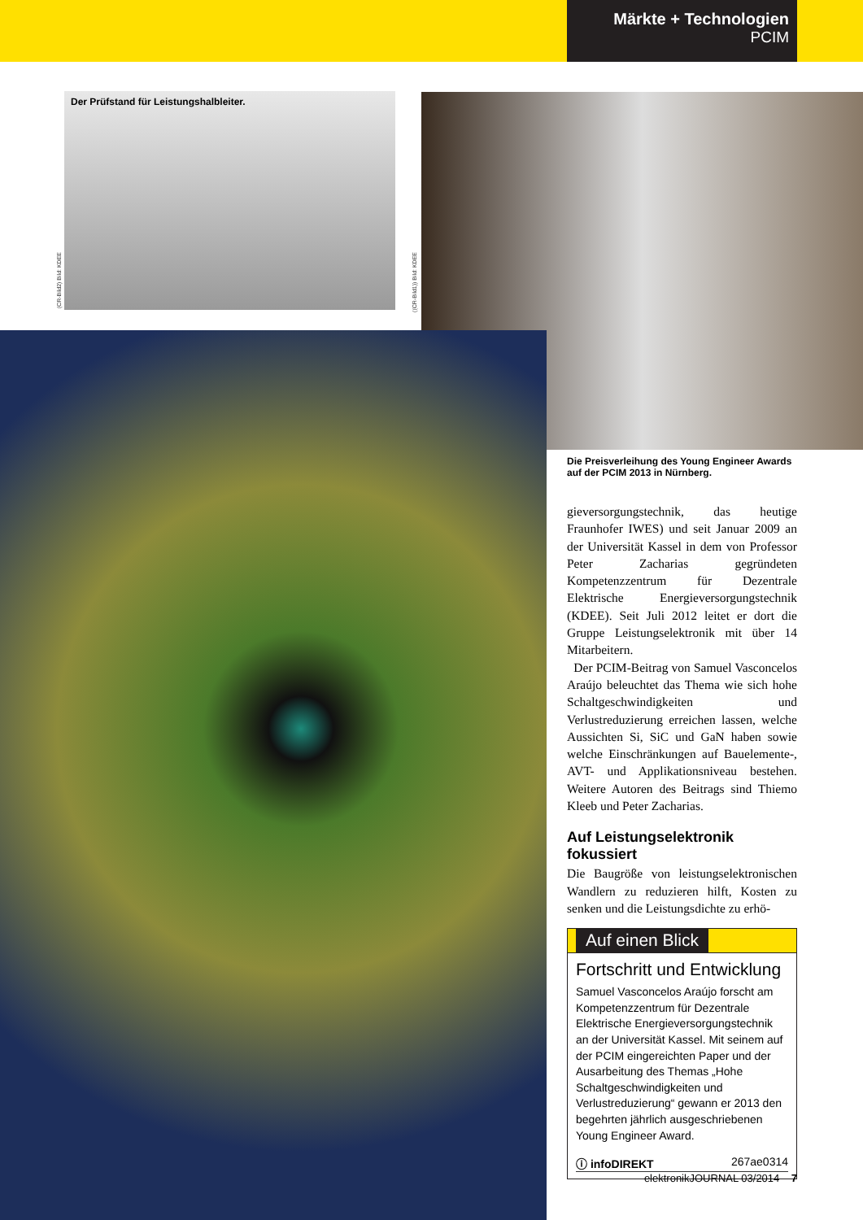Märkte + Technologien
PCIM
Der Prüfstand für Leistungshalbleiter.
(CR-Bild2) Bild: KDEE
((CR-Bild1)) Bild: KDEE
Die Preisverleihung des Young Engineer Awards auf der PCIM 2013 in Nürnberg.
gieversorgungstechnik, das heutige Fraunhofer IWES) und seit Januar 2009 an der Universität Kassel in dem von Professor Peter Zacharias gegründeten Kompetenzzentrum für Dezentrale Elektrische Energieversorgungstechnik (KDEE). Seit Juli 2012 leitet er dort die Gruppe Leistungselektronik mit über 14 Mitarbeitern.
Der PCIM-Beitrag von Samuel Vasconcelos Araújo beleuchtet das Thema wie sich hohe Schaltgeschwindigkeiten und Verlustreduzierung erreichen lassen, welche Aussichten Si, SiC und GaN haben sowie welche Einschränkungen auf Bauelemente-, AVT- und Applikationsniveau bestehen. Weitere Autoren des Beitrags sind Thiemo Kleeb und Peter Zacharias.
Auf Leistungselektronik fokussiert
Die Baugröße von leistungselektronischen Wandlern zu reduzieren hilft, Kosten zu senken und die Leistungsdichte zu erhö-
Auf einen Blick
Fortschritt und Entwicklung
Samuel Vasconcelos Araújo forscht am Kompetenzzentrum für Dezentrale Elektrische Energieversorgungstechnik an der Universität Kassel. Mit seinem auf der PCIM eingereichten Paper und der Ausarbeitung des Themas „Hohe Schaltgeschwindigkeiten und Verlustreduzierung“ gewann er 2013 den begehrten jährlich ausgeschriebenen Young Engineer Award.
ⓘ infoDIREKT 267ae0314
elektronikJOURNAL 03/2014 7